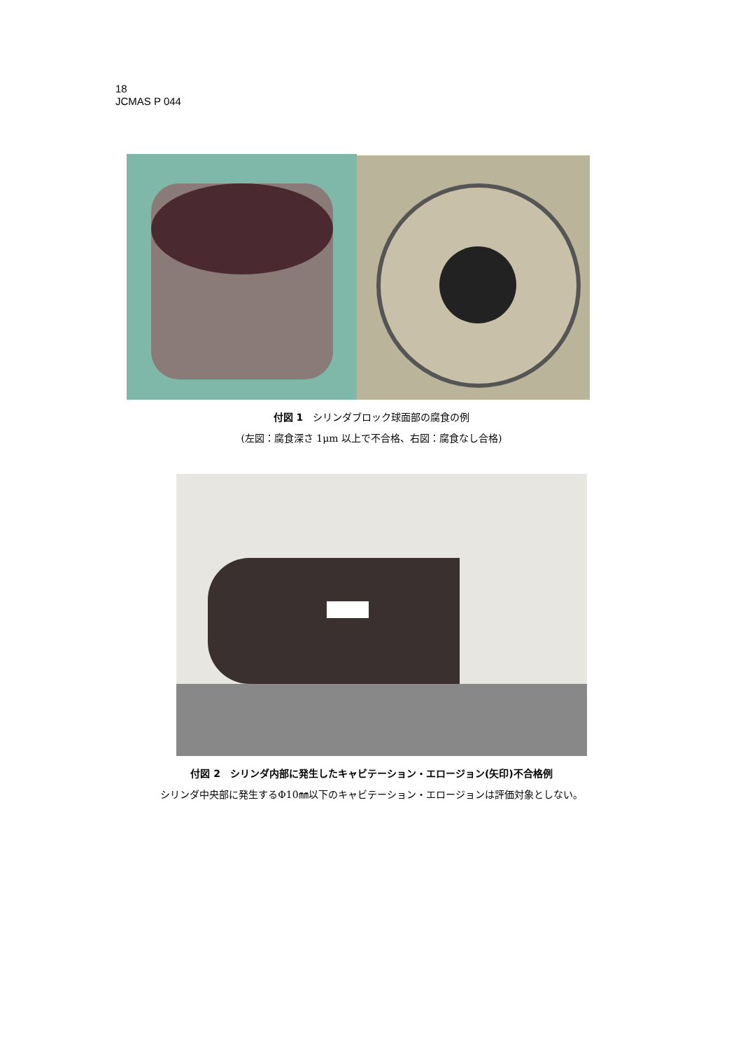18
JCMAS P 044
付図 1　シリンダブロック球面部の腐食の例
(左図：腐食深さ 1μm 以上で不合格、右図：腐食なし合格)
付図 2　シリンダ内部に発生したキャビテーション・エロージョン(矢印)不合格例
シリンダ中央部に発生するΦ10㎜以下のキャビテーション・エロージョンは評価対象としない。